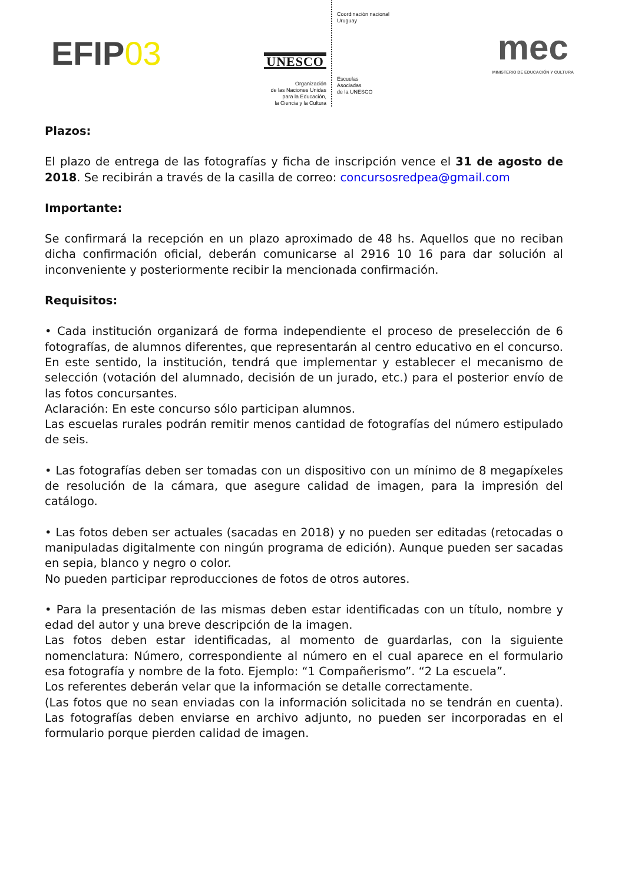EFIP03
UNESCO
Organización
de las Naciones Unidas
para la Educación,
la Ciencia y la Cultura
Coordinación nacional
Uruguay
Escuelas
Asociadas
de la UNESCO
mec
MINISTERIO DE EDUCACIÓN Y CULTURA
Plazos:
El plazo de entrega de las fotografías y ficha de inscripción vence el 31 de agosto de 2018. Se recibirán a través de la casilla de correo: concursosredpea@gmail.com
Importante:
Se confirmará la recepción en un plazo aproximado de 48 hs. Aquellos que no reciban dicha confirmación oficial, deberán comunicarse al 2916 10 16 para dar solución al inconveniente y posteriormente recibir la mencionada confirmación.
Requisitos:
• Cada institución organizará de forma independiente el proceso de preselección de 6 fotografías, de alumnos diferentes, que representarán al centro educativo en el concurso. En este sentido, la institución, tendrá que implementar y establecer el mecanismo de selección (votación del alumnado, decisión de un jurado, etc.) para el posterior envío de las fotos concursantes.
Aclaración: En este concurso sólo participan alumnos.
Las escuelas rurales podrán remitir menos cantidad de fotografías del número estipulado de seis.
• Las fotografías deben ser tomadas con un dispositivo con un mínimo de 8 megapíxeles de resolución de la cámara, que asegure calidad de imagen, para la impresión del catálogo.
• Las fotos deben ser actuales (sacadas en 2018) y no pueden ser editadas (retocadas o manipuladas digitalmente con ningún programa de edición). Aunque pueden ser sacadas en sepia, blanco y negro o color.
No pueden participar reproducciones de fotos de otros autores.
• Para la presentación de las mismas deben estar identificadas con un título, nombre y edad del autor y una breve descripción de la imagen.
Las fotos deben estar identificadas, al momento de guardarlas, con la siguiente nomenclatura: Número, correspondiente al número en el cual aparece en el formulario esa fotografía y nombre de la foto. Ejemplo: “1 Compañerismo”. “2 La escuela”.
Los referentes deberán velar que la información se detalle correctamente.
(Las fotos que no sean enviadas con la información solicitada no se tendrán en cuenta). Las fotografías deben enviarse en archivo adjunto, no pueden ser incorporadas en el formulario porque pierden calidad de imagen.